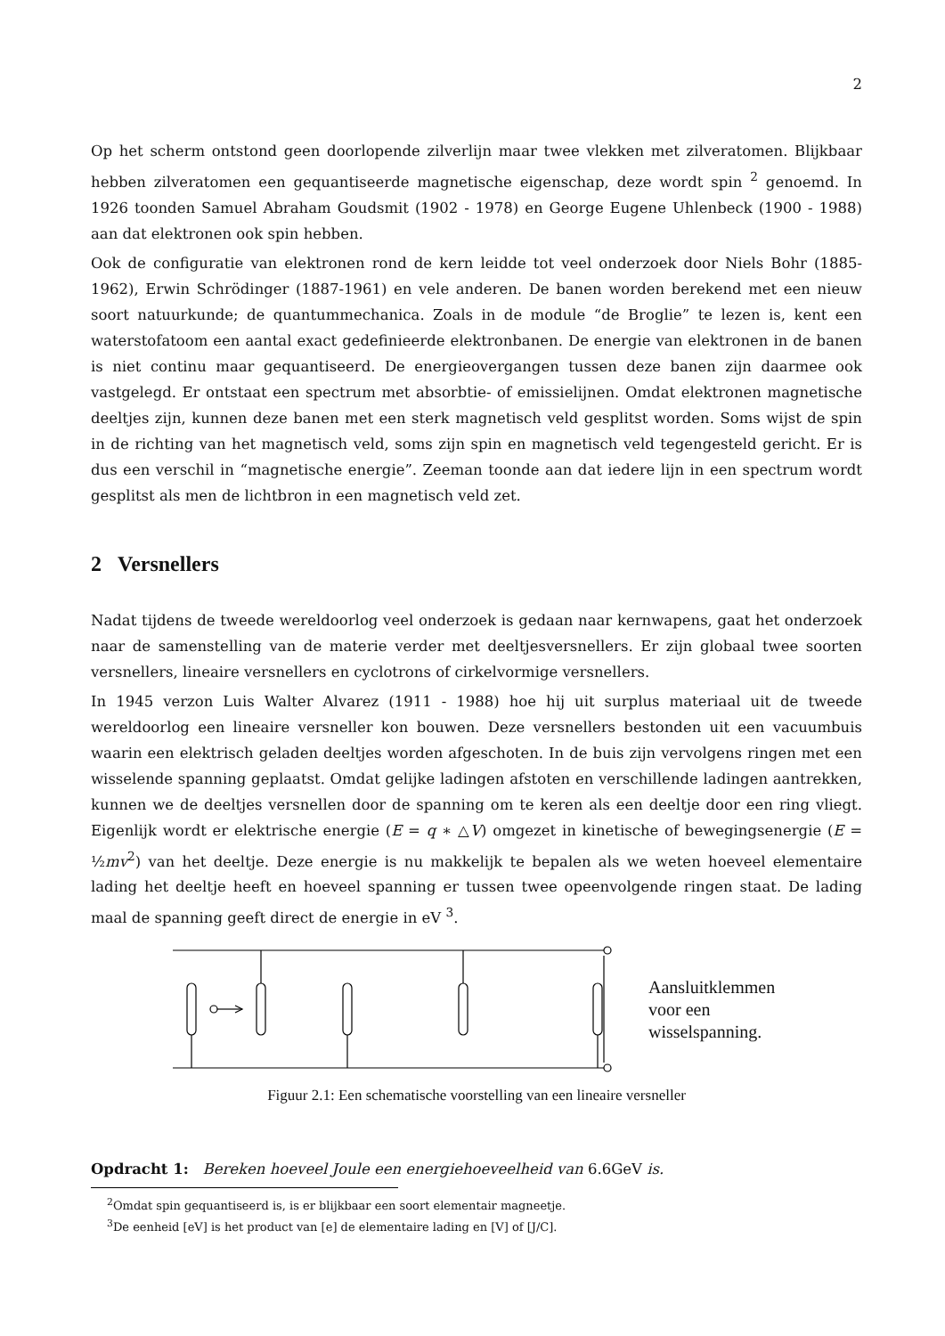2
Op het scherm ontstond geen doorlopende zilverlijn maar twee vlekken met zilveratomen. Blijkbaar hebben zilveratomen een gequantiseerde magnetische eigenschap, deze wordt spin <sup>2</sup> genoemd. In 1926 toonden Samuel Abraham Goudsmit (1902 - 1978) en George Eugene Uhlenbeck (1900 - 1988) aan dat elektronen ook spin hebben.
Ook de configuratie van elektronen rond de kern leidde tot veel onderzoek door Niels Bohr (1885-1962), Erwin Schrödinger (1887-1961) en vele anderen. De banen worden berekend met een nieuw soort natuurkunde; de quantummechanica. Zoals in de module “de Broglie” te lezen is, kent een waterstofatoom een aantal exact gedefinieerde elektronbanen. De energie van elektronen in de banen is niet continu maar gequantiseerd. De energieovergangen tussen deze banen zijn daarmee ook vastgelegd. Er ontstaat een spectrum met absorbtie- of emissielijnen. Omdat elektronen magnetische deeltjes zijn, kunnen deze banen met een sterk magnetisch veld gesplitst worden. Soms wijst de spin in de richting van het magnetisch veld, soms zijn spin en magnetisch veld tegengesteld gericht. Er is dus een verschil in “magnetische energie”. Zeeman toonde aan dat iedere lijn in een spectrum wordt gesplitst als men de lichtbron in een magnetisch veld zet.
2 Versnellers
Nadat tijdens de tweede wereldoorlog veel onderzoek is gedaan naar kernwapens, gaat het onderzoek naar de samenstelling van de materie verder met deeltjesversnellers. Er zijn globaal twee soorten versnellers, lineaire versnellers en cyclotrons of cirkelvormige versnellers.
In 1945 verzon Luis Walter Alvarez (1911 - 1988) hoe hij uit surplus materiaal uit de tweede wereldoorlog een lineaire versneller kon bouwen. Deze versnellers bestonden uit een vacuumbuis waarin een elektrisch geladen deeltjes worden afgeschoten. In de buis zijn vervolgens ringen met een wisselende spanning geplaatst. Omdat gelijke ladingen afstoten en verschillende ladingen aantrekken, kunnen we de deeltjes versnellen door de spanning om te keren als een deeltje door een ring vliegt. Eigenlijk wordt er elektrische energie (E = q ∗ △V) omgezet in kinetische of bewegingsenergie (E = ½mv<sup>2</sup>) van het deeltje. Deze energie is nu makkelijk te bepalen als we weten hoeveel elementaire lading het deeltje heeft en hoeveel spanning er tussen twee opeenvolgende ringen staat. De lading maal de spanning geeft direct de energie in eV <sup>3</sup>.
Aansluitklemmen
voor een
wisselspanning.
Figuur 2.1: Een schematische voorstelling van een lineaire versneller
Opdracht 1: Bereken hoeveel Joule een energiehoeveelheid van 6.6GeV is.
<sup>2</sup> Omdat spin gequantiseerd is, is er blijkbaar een soort elementair magneetje.
<sup>3</sup> De eenheid [eV] is het product van [e] de elementaire lading en [V] of [J/C].